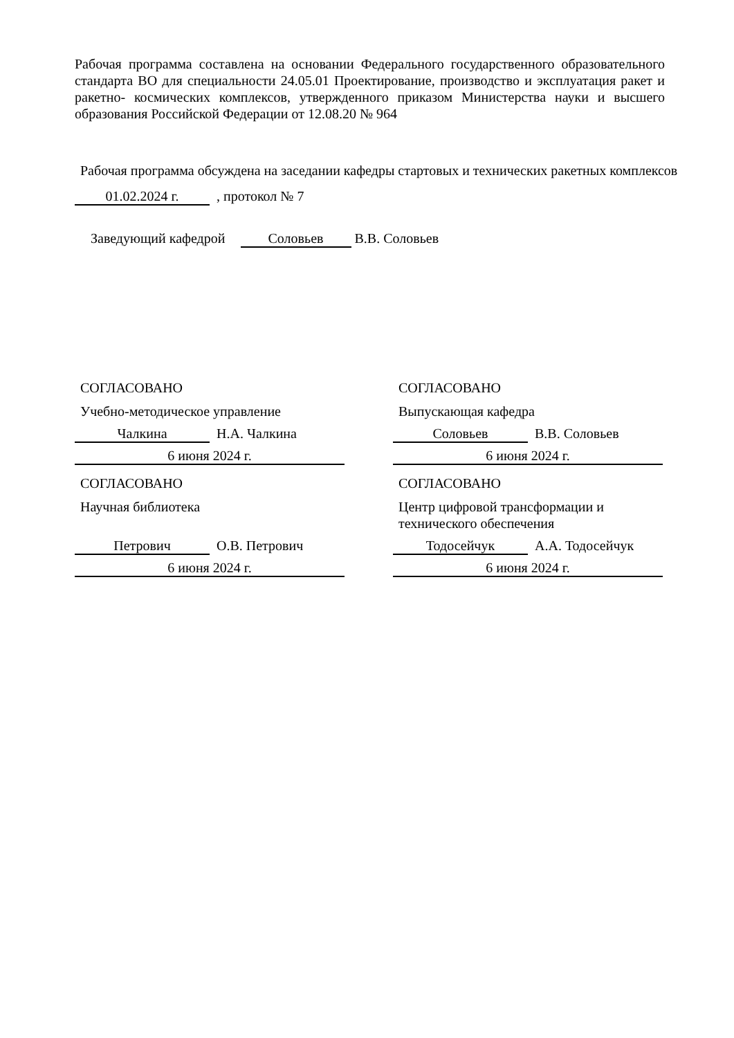Рабочая программа составлена на основании Федерального государственного образовательного стандарта ВО для специальности 24.05.01 Проектирование, производство и эксплуатация ракет и ракетно- космических комплексов, утвержденного приказом Министерства науки и высшего образования Российской Федерации от 12.08.20 № 964
Рабочая программа обсуждена на заседании кафедры стартовых и технических ракетных комплексов
01.02.2024 г. , протокол № 7
Заведующий кафедрой Соловьев В.В. Соловьев
СОГЛАСОВАНО
Учебно-методическое управление
Чалкина Н.А. Чалкина
6 июня 2024 г.
СОГЛАСОВАНО
Научная библиотека
Петрович О.В. Петрович
6 июня 2024 г.
СОГЛАСОВАНО
Выпускающая кафедра
Соловьев В.В. Соловьев
6 июня 2024 г.
СОГЛАСОВАНО
Центр цифровой трансформации и технического обеспечения
Тодосейчук А.А. Тодосейчук
6 июня 2024 г.